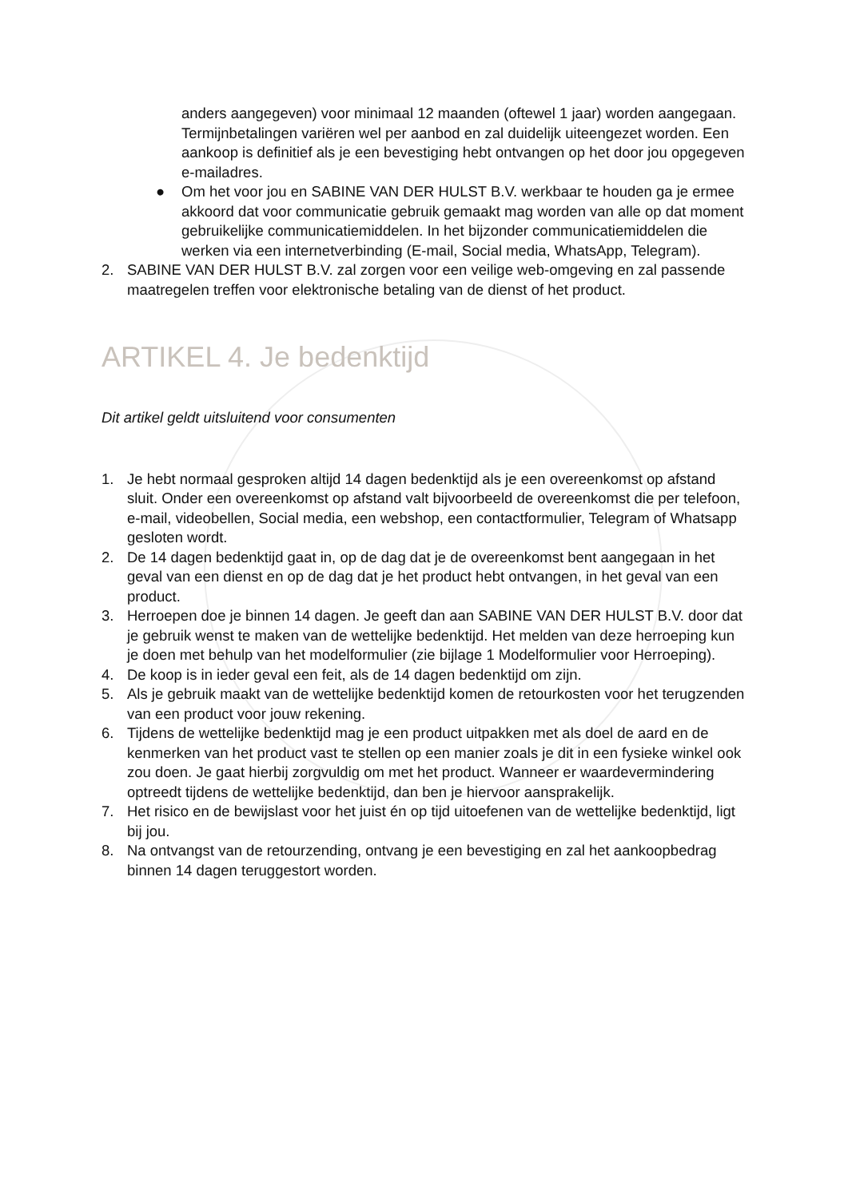anders aangegeven) voor minimaal 12 maanden (oftewel 1 jaar) worden aangegaan. Termijnbetalingen variëren wel per aanbod en zal duidelijk uiteengezet worden. Een aankoop is definitief als je een bevestiging hebt ontvangen op het door jou opgegeven e-mailadres.
● Om het voor jou en SABINE VAN DER HULST B.V. werkbaar te houden ga je ermee akkoord dat voor communicatie gebruik gemaakt mag worden van alle op dat moment gebruikelijke communicatiemiddelen. In het bijzonder communicatiemiddelen die werken via een internetverbinding (E-mail, Social media, WhatsApp, Telegram).
2. SABINE VAN DER HULST B.V. zal zorgen voor een veilige web-omgeving en zal passende maatregelen treffen voor elektronische betaling van de dienst of het product.
ARTIKEL 4. Je bedenktijd
Dit artikel geldt uitsluitend voor consumenten
1. Je hebt normaal gesproken altijd 14 dagen bedenktijd als je een overeenkomst op afstand sluit. Onder een overeenkomst op afstand valt bijvoorbeeld de overeenkomst die per telefoon, e-mail, videobellen, Social media, een webshop, een contactformulier, Telegram of Whatsapp gesloten wordt.
2. De 14 dagen bedenktijd gaat in, op de dag dat je de overeenkomst bent aangegaan in het geval van een dienst en op de dag dat je het product hebt ontvangen, in het geval van een product.
3. Herroepen doe je binnen 14 dagen. Je geeft dan aan SABINE VAN DER HULST B.V. door dat je gebruik wenst te maken van de wettelijke bedenktijd. Het melden van deze herroeping kun je doen met behulp van het modelformulier (zie bijlage 1 Modelformulier voor Herroeping).
4. De koop is in ieder geval een feit, als de 14 dagen bedenktijd om zijn.
5. Als je gebruik maakt van de wettelijke bedenktijd komen de retourkosten voor het terugzenden van een product voor jouw rekening.
6. Tijdens de wettelijke bedenktijd mag je een product uitpakken met als doel de aard en de kenmerken van het product vast te stellen op een manier zoals je dit in een fysieke winkel ook zou doen. Je gaat hierbij zorgvuldig om met het product. Wanneer er waardevermindering optreedt tijdens de wettelijke bedenktijd, dan ben je hiervoor aansprakelijk.
7. Het risico en de bewijslast voor het juist én op tijd uitoefenen van de wettelijke bedenktijd, ligt bij jou.
8. Na ontvangst van de retourzending, ontvang je een bevestiging en zal het aankoopbedrag binnen 14 dagen teruggestort worden.